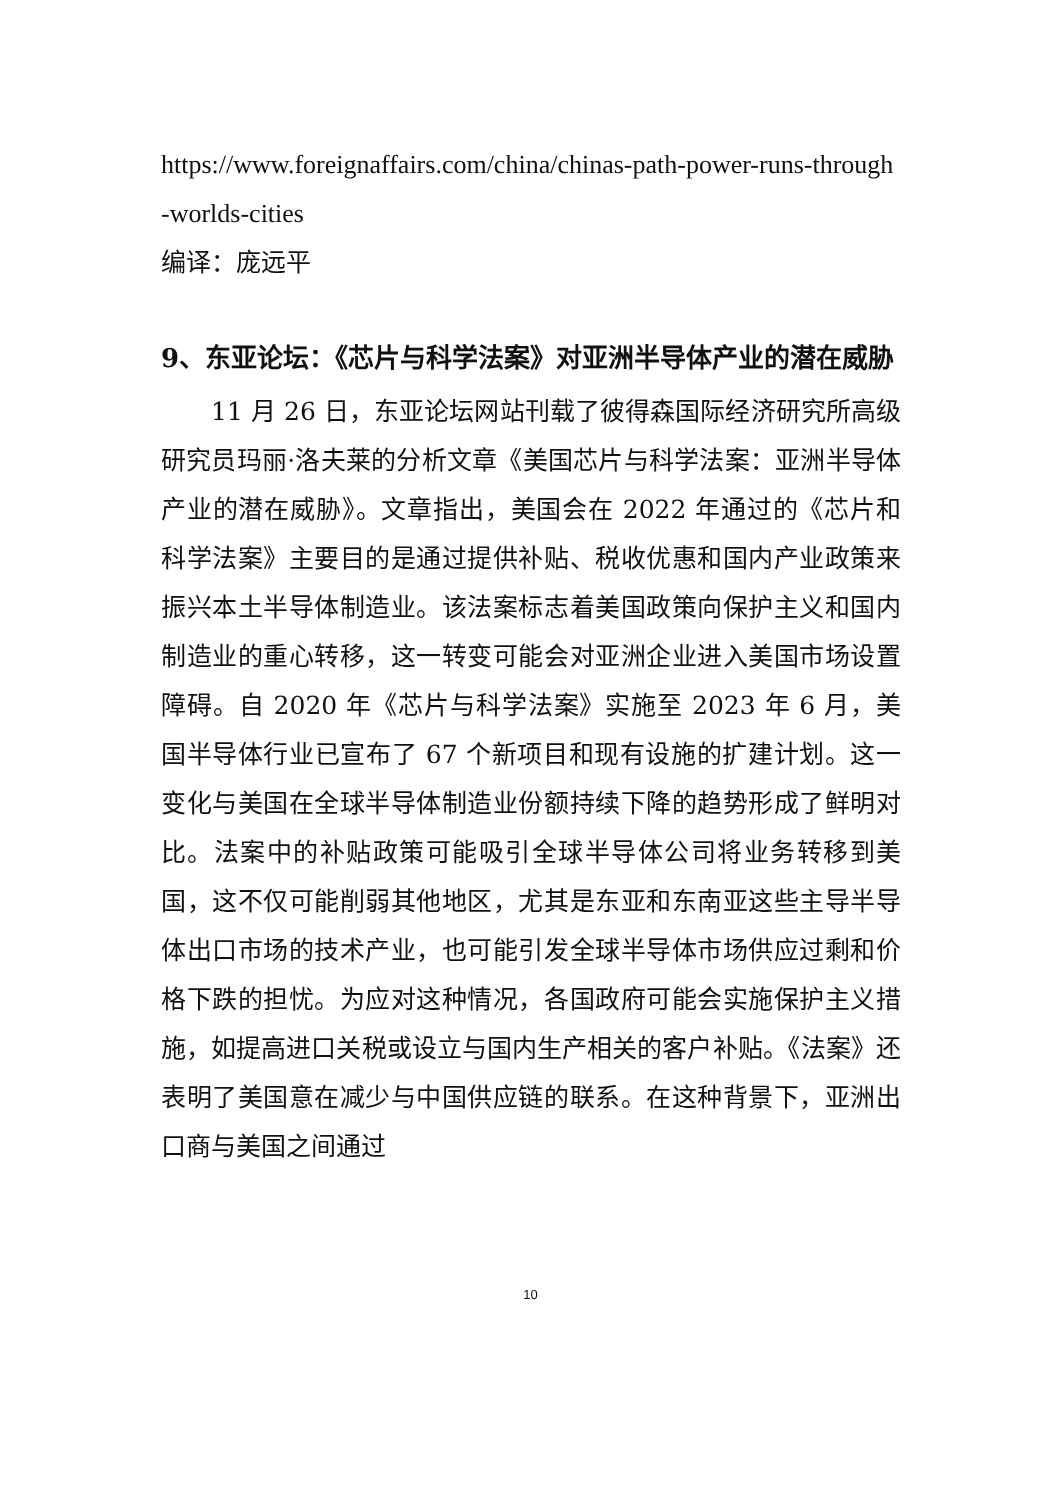https://www.foreignaffairs.com/china/chinas-path-power-runs-through-worlds-cities
编译：庞远平
9、东亚论坛：《芯片与科学法案》对亚洲半导体产业的潜在威胁
11 月 26 日，东亚论坛网站刊载了彼得森国际经济研究所高级研究员玛丽·洛夫莱的分析文章《美国芯片与科学法案：亚洲半导体产业的潜在威胁》。文章指出，美国会在 2022 年通过的《芯片和科学法案》主要目的是通过提供补贴、税收优惠和国内产业政策来振兴本土半导体制造业。该法案标志着美国政策向保护主义和国内制造业的重心转移，这一转变可能会对亚洲企业进入美国市场设置障碍。自 2020 年《芯片与科学法案》实施至 2023 年 6 月，美国半导体行业已宣布了 67 个新项目和现有设施的扩建计划。这一变化与美国在全球半导体制造业份额持续下降的趋势形成了鲜明对比。法案中的补贴政策可能吸引全球半导体公司将业务转移到美国，这不仅可能削弱其他地区，尤其是东亚和东南亚这些主导半导体出口市场的技术产业，也可能引发全球半导体市场供应过剩和价格下跌的担忧。为应对这种情况，各国政府可能会实施保护主义措施，如提高进口关税或设立与国内生产相关的客户补贴。《法案》还表明了美国意在减少与中国供应链的联系。在这种背景下，亚洲出口商与美国之间通过
10